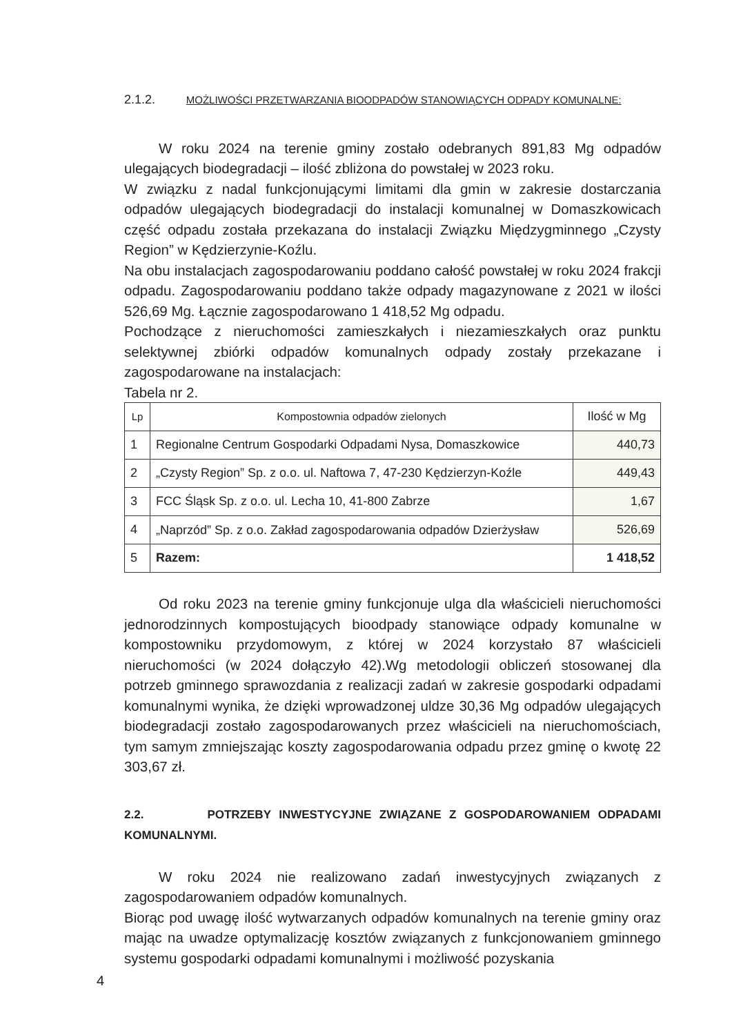2.1.2. MOŻLIWOŚCI PRZETWARZANIA BIOODPADÓW STANOWIĄCYCH ODPADY KOMUNALNE:
W roku 2024 na terenie gminy zostało odebranych 891,83 Mg odpadów ulegających biodegradacji – ilość zbliżona do powstałej w 2023 roku.
W związku z nadal funkcjonującymi limitami dla gmin w zakresie dostarczania odpadów ulegających biodegradacji do instalacji komunalnej w Domaszkowicach część odpadu została przekazana do instalacji Związku Międzygminnego „Czysty Region” w Kędzierzynie-Koźlu.
Na obu instalacjach zagospodarowaniu poddano całość powstałej w roku 2024 frakcji odpadu. Zagospodarowaniu poddano także odpady magazynowane z 2021 w ilości 526,69 Mg. Łącznie zagospodarowano 1 418,52 Mg odpadu.
Pochodzące z nieruchomości zamieszkałych i niezamieszkałych oraz punktu selektywnej zbiórki odpadów komunalnych odpady zostały przekazane i zagospodarowane na instalacjach:
Tabela nr 2.
| Lp | Kompostownia odpadów zielonych | Ilość w Mg |
| --- | --- | --- |
| 1 | Regionalne Centrum Gospodarki Odpadami Nysa, Domaszkowice | 440,73 |
| 2 | „Czysty Region” Sp. z o.o. ul. Naftowa 7, 47-230 Kędzierzyn-Koźle | 449,43 |
| 3 | FCC Śląsk Sp. z o.o. ul. Lecha 10, 41-800 Zabrze | 1,67 |
| 4 | „Naprzód” Sp. z o.o. Zakład zagospodarowania odpadów Dzierżysław | 526,69 |
| 5 | Razem: | 1 418,52 |
Od roku 2023 na terenie gminy funkcjonuje ulga dla właścicieli nieruchomości jednorodzinnych kompostujących bioodpady stanowiące odpady komunalne w kompostowniku przydomowym, z której w 2024 korzystało 87 właścicieli nieruchomości (w 2024 dołączyło 42).Wg metodologii obliczeń stosowanej dla potrzeb gminnego sprawozdania z realizacji zadań w zakresie gospodarki odpadami komunalnymi wynika, że dzięki wprowadzonej uldze 30,36 Mg odpadów ulegających biodegradacji zostało zagospodarowanych przez właścicieli na nieruchomościach, tym samym zmniejszając koszty zagospodarowania odpadu przez gminę o kwotę 22 303,67 zł.
2.2. POTRZEBY INWESTYCYJNE ZWIĄZANE Z GOSPODAROWANIEM ODPADAMI KOMUNALNYMI.
W roku 2024 nie realizowano zadań inwestycyjnych związanych z zagospodarowaniem odpadów komunalnych.
Biorąc pod uwagę ilość wytwarzanych odpadów komunalnych na terenie gminy oraz mając na uwadze optymalizację kosztów związanych z funkcjonowaniem gminnego systemu gospodarki odpadami komunalnymi i możliwość pozyskania
4